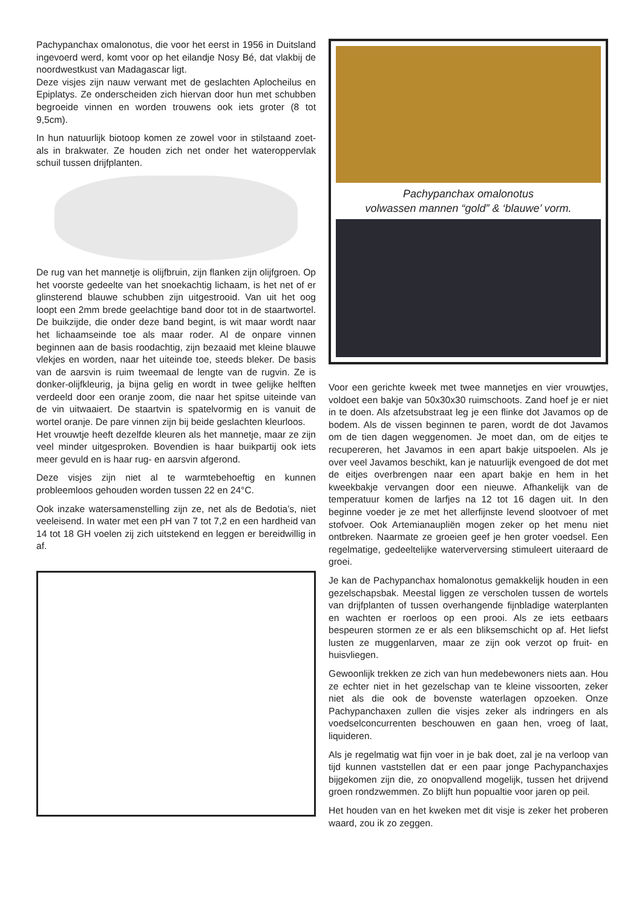Pachypanchax omalonotus, die voor het eerst in 1956 in Duitsland ingevoerd werd, komt voor op het eilandje Nosy Bé, dat vlakbij de noordwestkust van Madagascar ligt.
Deze visjes zijn nauw verwant met de geslachten Aplocheilus en Epiplatys. Ze onderscheiden zich hiervan door hun met schubben begroeide vinnen en worden trouwens ook iets groter (8 tot 9,5cm).
In hun natuurlijk biotoop komen ze zowel voor in stilstaand zoet- als in brakwater. Ze houden zich net onder het wateroppervlak schuil tussen drijfplanten.
De rug van het mannetje is olijfbruin, zijn flanken zijn olijfgroen. Op het voorste gedeelte van het snoekachtig lichaam, is het net of er glinsterend blauwe schubben zijn uitgestrooid. Van uit het oog loopt een 2mm brede geelachtige band door tot in de staartwortel. De buikzijde, die onder deze band begint, is wit maar wordt naar het lichaamseinde toe als maar roder. Al de onpare vinnen beginnen aan de basis roodachtig, zijn bezaaid met kleine blauwe vlekjes en worden, naar het uiteinde toe, steeds bleker. De basis van de aarsvin is ruim tweemaal de lengte van de rugvin. Ze is donker-olijfkleurig, ja bijna gelig en wordt in twee gelijke helften verdeeld door een oranje zoom, die naar het spitse uiteinde van de vin uitwaaiert. De staartvin is spatelvormig en is vanuit de wortel oranje. De pare vinnen zijn bij beide geslachten kleurloos.
Het vrouwtje heeft dezelfde kleuren als het mannetje, maar ze zijn veel minder uitgesproken. Bovendien is haar buikpartij ook iets meer gevuld en is haar rug- en aarsvin afgerond.
Deze visjes zijn niet al te warmtebehoeftig en kunnen probleemloos gehouden worden tussen 22 en 24°C.
Ook inzake watersamenstelling zijn ze, net als de Bedotia’s, niet veeleisend. In water met een pH van 7 tot 7,2 en een hardheid van 14 tot 18 GH voelen zij zich uitstekend en leggen er bereidwillig in af.
Pachypanchax omalonotus
volwassen mannen “gold” & ‘blauwe’ vorm.
Voor een gerichte kweek met twee mannetjes en vier vrouwtjes, voldoet een bakje van 50x30x30 ruimschoots. Zand hoef je er niet in te doen. Als afzetsubstraat leg je een flinke dot Javamos op de bodem. Als de vissen beginnen te paren, wordt de dot Javamos om de tien dagen weggenomen. Je moet dan, om de eitjes te recupereren, het Javamos in een apart bakje uitspoelen. Als je over veel Javamos beschikt, kan je natuurlijk evengoed de dot met de eitjes overbrengen naar een apart bakje en hem in het kweekbakje vervangen door een nieuwe. Afhankelijk van de temperatuur komen de larfjes na 12 tot 16 dagen uit. In den beginne voeder je ze met het allerfijnste levend slootvoer of met stofvoer. Ook Artemianaupliën mogen zeker op het menu niet ontbreken. Naarmate ze groeien geef je hen groter voedsel. Een regelmatige, gedeeltelijke waterverversing stimuleert uiteraard de groei.
Je kan de Pachypanchax homalonotus gemakkelijk houden in een gezelschapsbak. Meestal liggen ze verscholen tussen de wortels van drijfplanten of tussen overhangende fijnbladige waterplanten en wachten er roerloos op een prooi. Als ze iets eetbaars bespeuren stormen ze er als een bliksemschicht op af. Het liefst lusten ze muggenlarven, maar ze zijn ook verzot op fruit- en huisvliegen.
Gewoonlijk trekken ze zich van hun medebewoners niets aan. Hou ze echter niet in het gezelschap van te kleine vissoorten, zeker niet als die ook de bovenste waterlagen opzoeken. Onze Pachypanchaxen zullen die visjes zeker als indringers en als voedselconcurrenten beschouwen en gaan hen, vroeg of laat, liquideren.
Als je regelmatig wat fijn voer in je bak doet, zal je na verloop van tijd kunnen vaststellen dat er een paar jonge Pachypanchaxjes bijgekomen zijn die, zo onopvallend mogelijk, tussen het drijvend groen rondzwemmen. Zo blijft hun popualtie voor jaren op peil.
Het houden van en het kweken met dit visje is zeker het proberen waard, zou ik zo zeggen.